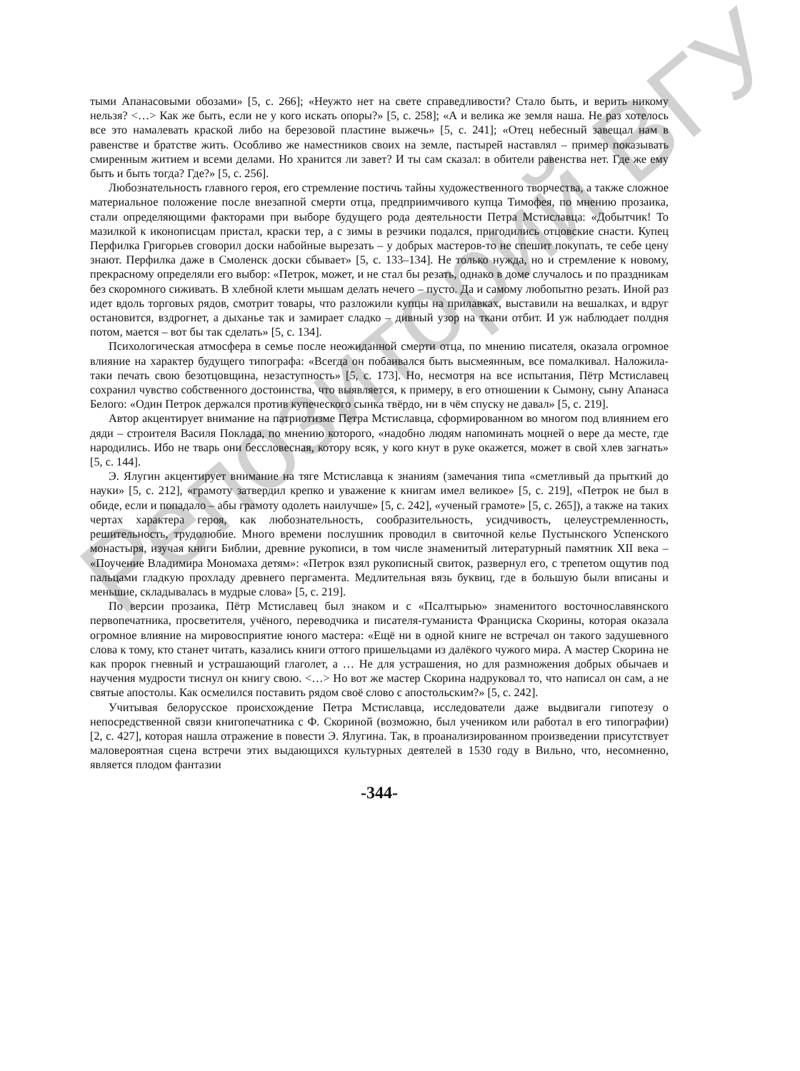Репозиторий ВГУ
тыми Апанасовыми обозами» [5, с. 266]; «Неужто нет на свете справедливости? Стало быть, и верить никому нельзя? <…> Как же быть, если не у кого искать опоры?» [5, с. 258]; «А и велика же земля наша. Не раз хотелось все это намалевать краской либо на березовой пластине выжечь» [5, с. 241]; «Отец небесный завещал нам в равенстве и братстве жить. Особливо же наместников своих на земле, пастырей наставлял – пример показывать смиренным житием и всеми делами. Но хранится ли завет? И ты сам сказал: в обители равенства нет. Где же ему быть и быть тогда? Где?» [5, с. 256].
Любознательность главного героя, его стремление постичь тайны художественного творчества, а также сложное материальное положение после внезапной смерти отца, предприимчивого купца Тимофея, по мнению прозаика, стали определяющими факторами при выборе будущего рода деятельности Петра Мстиславца: «Добытчик! То мазилкой к иконописцам пристал, краски тер, а с зимы в резчики подался, пригодились отцовские снасти. Купец Перфилка Григорьев сговорил доски набойные вырезать – у добрых мастеров-то не спешит покупать, те себе цену знают. Перфилка даже в Смоленск доски сбывает» [5, с. 133–134]. Не только нужда, но и стремление к новому, прекрасному определяли его выбор: «Петрок, может, и не стал бы резать, однако в доме случалось и по праздникам без скоромного сиживать. В хлебной клети мышам делать нечего – пусто. Да и самому любопытно резать. Иной раз идет вдоль торговых рядов, смотрит товары, что разложили купцы на прилавках, выставили на вешалках, и вдруг остановится, вздрогнет, а дыханье так и замирает сладко – дивный узор на ткани отбит. И уж наблюдает полдня потом, мается – вот бы так сделать» [5, с. 134].
Психологическая атмосфера в семье после неожиданной смерти отца, по мнению писателя, оказала огромное влияние на характер будущего типографа: «Всегда он побаивался быть высмеянным, все помалкивал. Наложила-таки печать свою безотцовщина, незаступность» [5, с. 173]. Но, несмотря на все испытания, Пётр Мстиславец сохранил чувство собственного достоинства, что выявляется, к примеру, в его отношении к Сымону, сыну Апанаса Белого: «Один Петрок держался против купеческого сынка твёрдо, ни в чём спуску не давал» [5, с. 219].
Автор акцентирует внимание на патриотизме Петра Мстиславца, сформированном во многом под влиянием его дяди – строителя Василя Поклада, по мнению которого, «надобно людям напоминать моцней о вере да месте, где народились. Ибо не тварь они бессловесная, котору всяк, у кого кнут в руке окажется, может в свой хлев загнать» [5, с. 144].
Э. Ялугин акцентирует внимание на тяге Мстиславца к знаниям (замечания типа «сметливый да прыткий до науки» [5, с. 212], «грамоту затвердил крепко и уважение к книгам имел великое» [5, с. 219], «Петрок не был в обиде, если и попадало – абы грамоту одолеть наилучше» [5, с. 242], «ученый грамоте» [5, с. 265]), а также на таких чертах характера героя, как любознательность, сообразительность, усидчивость, целеустремленность, решительность, трудолюбие. Много времени послушник проводил в свиточной келье Пустынского Успенского монастыря, изучая книги Библии, древние рукописи, в том числе знаменитый литературный памятник XII века – «Поучение Владимира Мономаха детям»: «Петрок взял рукописный свиток, развернул его, с трепетом ощутив под пальцами гладкую прохладу древнего пергамента. Медлительная вязь буквиц, где в большую были вписаны и меньшие, складывалась в мудрые слова» [5, с. 219].
По версии прозаика, Пётр Мстиславец был знаком и с «Псалтырью» знаменитого восточнославянского первопечатника, просветителя, учёного, переводчика и писателя-гуманиста Франциска Скорины, которая оказала огромное влияние на мировосприятие юного мастера: «Ещё ни в одной книге не встречал он такого задушевного слова к тому, кто станет читать, казались книги оттого пришельцами из далёкого чужого мира. А мастер Скорина не как пророк гневный и устрашающий глаголет, а … Не для устрашения, но для размножения добрых обычаев и научения мудрости тиснул он книгу свою. <…> Но вот же мастер Скорина надруковал то, что написал он сам, а не святые апостолы. Как осмелился поставить рядом своё слово с апостольским?» [5, с. 242].
Учитывая белорусское происхождение Петра Мстиславца, исследователи даже выдвигали гипотезу о непосредственной связи книгопечатника с Ф. Скориной (возможно, был учеником или работал в его типографии) [2, с. 427], которая нашла отражение в повести Э. Ялугина. Так, в проанализированном произведении присутствует маловероятная сцена встречи этих выдающихся культурных деятелей в 1530 году в Вильно, что, несомненно, является плодом фантазии
-344-